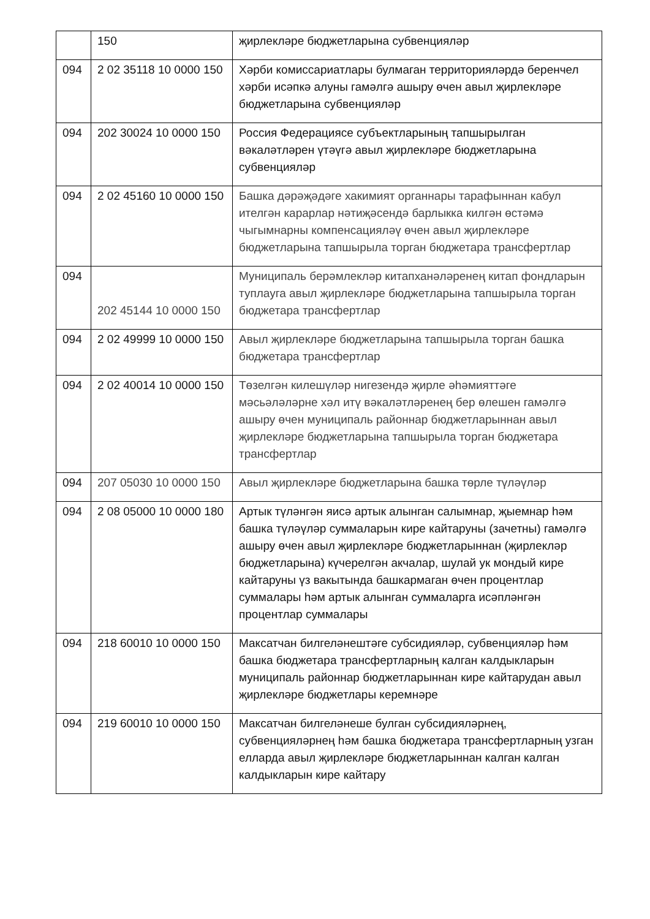| | 150 | җирлекләре бюджетларына субвенцияләр |
| 094 | 2 02 35118 10 0000 150 | Хәрби комиссариатлары булмаган территорияләрдә беренчел хәрби исәпкә алуны гамәлгә ашыру өчен авыл җирлекләре бюджетларына субвенцияләр |
| 094 | 202 30024 10 0000 150 | Россия Федерациясе субъектларының тапшырылган вәкаләтләрен үтәүгә авыл җирлекләре бюджетларына субвенцияләр |
| 094 | 2 02 45160 10 0000 150 | Башка дәрәҗәдәге хакимият органнары тарафыннан кабул ителгән карарлар нәтиҗәсендә барлыкка килгән өстәмә чыгымнарны компенсацияләү өчен авыл җирлекләре бюджетларына тапшырыла торган бюджетара трансфертлар |
| 094 | 202 45144 10 0000 150 | Муниципаль берәмлекләр китапханәләренең китап фондларын туплауга авыл җирлекләре бюджетларына тапшырыла торган бюджетара трансфертлар |
| 094 | 2 02 49999 10 0000 150 | Авыл җирлекләре бюджетларына тапшырыла торган башка бюджетара трансфертлар |
| 094 | 2 02 40014 10 0000 150 | Төзелгән килешүләр нигезендә җирле әһәмияттәге мәсьәләләрне хәл итү вәкаләтләренең бер өлешен гамәлгә ашыру өчен муниципаль районнар бюджетларыннан авыл җирлекләре бюджетларына тапшырыла торган бюджетара трансфертлар |
| 094 | 207 05030 10 0000 150 | Авыл җирлекләре бюджетларына башка төрле түләүләр |
| 094 | 2 08 05000 10 0000 180 | Артык түләнгән яисә артык алынган салымнар, җыемнар һәм башка түләүләр суммаларын кире кайтаруны (зачетны) гамәлгә ашыру өчен авыл җирлекләре бюджетларыннан (җирлекләр бюджетларына) күчерелгән акчалар, шулай ук мондый кире кайтаруны үз вакытында башкармаган өчен процентлар суммалары һәм артык алынган суммаларга исәпләнгән процентлар суммалары |
| 094 | 218 60010 10 0000 150 | Максатчан билгеләнештәге субсидияләр, субвенцияләр һәм башка бюджетара трансфертларның калган калдыкларын муниципаль районнар бюджетларыннан кире кайтарудан авыл җирлекләре бюджетлары керемнәре |
| 094 | 219 60010 10 0000 150 | Максатчан билгеләнеше булган субсидияләрнең, субвенцияләрнең һәм башка бюджетара трансфертларның узган елларда авыл җирлекләре бюджетларыннан калган калган калдыкларын кире кайтару |